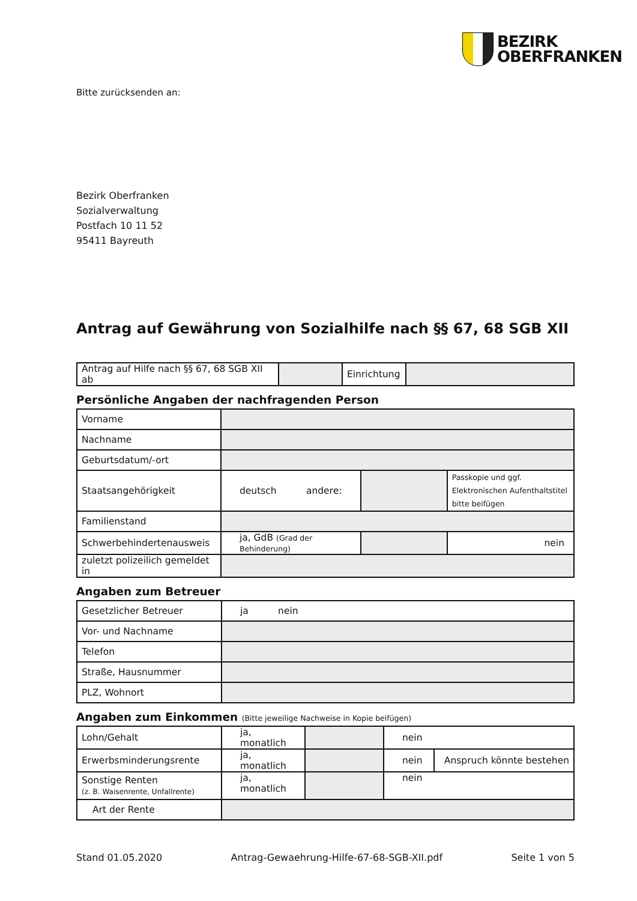BEZIRK
OBERFRANKEN
Bitte zurücksenden an:
Bezirk Oberfranken
Sozialverwaltung
Postfach 10 11 52
95411 Bayreuth
Antrag auf Gewährung von Sozialhilfe nach §§ 67, 68 SGB XII
| Antrag auf Hilfe nach §§ 67, 68 SGB XII ab | | Einrichtung | |
Persönliche Angaben der nachfragenden Person
| Vorname | | | | |
| Nachname | | | | |
| Geburtsdatum/-ort | | | | |
| Staatsangehörigkeit | deutsch andere: | | | Passkopie und ggf. Elektronischen Aufenthaltstitel bitte beifügen |
| Familienstand | | | | |
| Schwerbehindertenausweis | ja, GdB (Grad der Behinderung) | | | nein |
| zuletzt polizeilich gemeldet in | | | | |
Angaben zum Betreuer
| Gesetzlicher Betreuer | ja nein |
| Vor- und Nachname | |
| Telefon | |
| Straße, Hausnummer | |
| PLZ, Wohnort | |
Angaben zum Einkommen (Bitte jeweilige Nachweise in Kopie beifügen)
| Lohn/Gehalt | ja, monatlich | | nein | |
| Erwerbsminderungsrente | ja, monatlich | | nein | Anspruch könnte bestehen |
| Sonstige Renten (z. B. Waisenrente, Unfallrente) | ja, monatlich | | nein | |
| Art der Rente | | | | |
Stand 01.05.2020 Antrag-Gewaehrung-Hilfe-67-68-SGB-XII.pdf Seite 1 von 5